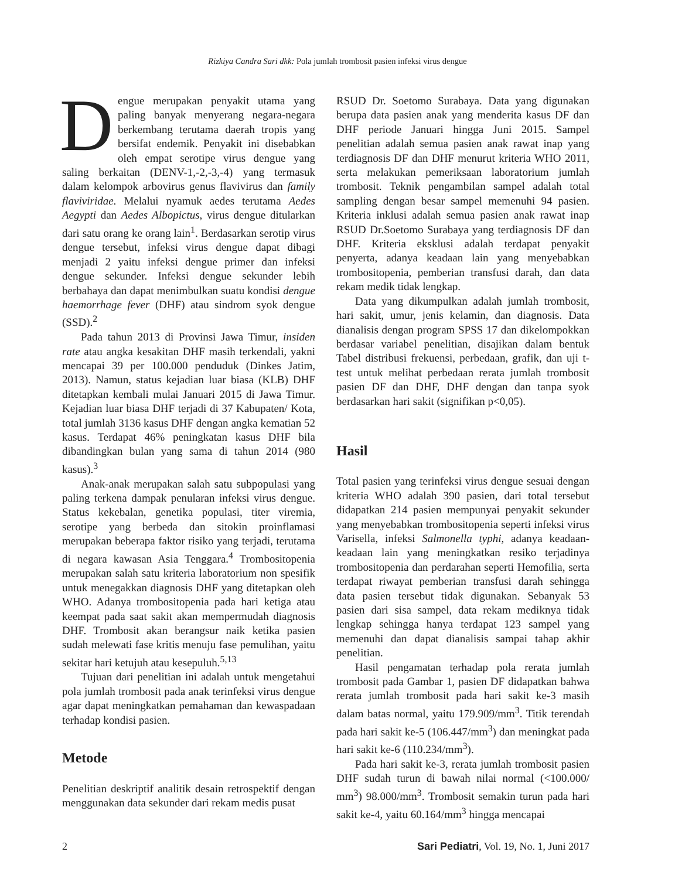Rizkiya Candra Sari dkk: Pola jumlah trombosit pasien infeksi virus dengue
Dengue merupakan penyakit utama yang paling banyak menyerang negara-negara berkembang terutama daerah tropis yang bersifat endemik. Penyakit ini disebabkan oleh empat serotipe virus dengue yang saling berkaitan (DENV-1,-2,-3,-4) yang termasuk dalam kelompok arbovirus genus flavivirus dan family flaviviridae. Melalui nyamuk aedes terutama Aedes Aegypti dan Aedes Albopictus, virus dengue ditularkan dari satu orang ke orang lain<sup>1</sup>. Berdasarkan serotip virus dengue tersebut, infeksi virus dengue dapat dibagi menjadi 2 yaitu infeksi dengue primer dan infeksi dengue sekunder. Infeksi dengue sekunder lebih berbahaya dan dapat menimbulkan suatu kondisi dengue haemorrhage fever (DHF) atau sindrom syok dengue (SSD).<sup>2</sup>
Pada tahun 2013 di Provinsi Jawa Timur, insiden rate atau angka kesakitan DHF masih terkendali, yakni mencapai 39 per 100.000 penduduk (Dinkes Jatim, 2013). Namun, status kejadian luar biasa (KLB) DHF ditetapkan kembali mulai Januari 2015 di Jawa Timur. Kejadian luar biasa DHF terjadi di 37 Kabupaten/ Kota, total jumlah 3136 kasus DHF dengan angka kematian 52 kasus. Terdapat 46% peningkatan kasus DHF bila dibandingkan bulan yang sama di tahun 2014 (980 kasus).<sup>3</sup>
Anak-anak merupakan salah satu subpopulasi yang paling terkena dampak penularan infeksi virus dengue. Status kekebalan, genetika populasi, titer viremia, serotipe yang berbeda dan sitokin proinflamasi merupakan beberapa faktor risiko yang terjadi, terutama di negara kawasan Asia Tenggara.<sup>4</sup> Trombositopenia merupakan salah satu kriteria laboratorium non spesifik untuk menegakkan diagnosis DHF yang ditetapkan oleh WHO. Adanya trombositopenia pada hari ketiga atau keempat pada saat sakit akan mempermudah diagnosis DHF. Trombosit akan berangsur naik ketika pasien sudah melewati fase kritis menuju fase pemulihan, yaitu sekitar hari ketujuh atau kesepuluh.<sup>5,13</sup>
Tujuan dari penelitian ini adalah untuk mengetahui pola jumlah trombosit pada anak terinfeksi virus dengue agar dapat meningkatkan pemahaman dan kewaspadaan terhadap kondisi pasien.
Metode
Penelitian deskriptif analitik desain retrospektif dengan menggunakan data sekunder dari rekam medis pusat
RSUD Dr. Soetomo Surabaya. Data yang digunakan berupa data pasien anak yang menderita kasus DF dan DHF periode Januari hingga Juni 2015. Sampel penelitian adalah semua pasien anak rawat inap yang terdiagnosis DF dan DHF menurut kriteria WHO 2011, serta melakukan pemeriksaan laboratorium jumlah trombosit. Teknik pengambilan sampel adalah total sampling dengan besar sampel memenuhi 94 pasien. Kriteria inklusi adalah semua pasien anak rawat inap RSUD Dr.Soetomo Surabaya yang terdiagnosis DF dan DHF. Kriteria eksklusi adalah terdapat penyakit penyerta, adanya keadaan lain yang menyebabkan trombositopenia, pemberian transfusi darah, dan data rekam medik tidak lengkap.
Data yang dikumpulkan adalah jumlah trombosit, hari sakit, umur, jenis kelamin, dan diagnosis. Data dianalisis dengan program SPSS 17 dan dikelompokkan berdasar variabel penelitian, disajikan dalam bentuk Tabel distribusi frekuensi, perbedaan, grafik, dan uji t-test untuk melihat perbedaan rerata jumlah trombosit pasien DF dan DHF, DHF dengan dan tanpa syok berdasarkan hari sakit (signifikan p<0,05).
Hasil
Total pasien yang terinfeksi virus dengue sesuai dengan kriteria WHO adalah 390 pasien, dari total tersebut didapatkan 214 pasien mempunyai penyakit sekunder yang menyebabkan trombositopenia seperti infeksi virus Varisella, infeksi Salmonella typhi, adanya keadaan-keadaan lain yang meningkatkan resiko terjadinya trombositopenia dan perdarahan seperti Hemofilia, serta terdapat riwayat pemberian transfusi darah sehingga data pasien tersebut tidak digunakan. Sebanyak 53 pasien dari sisa sampel, data rekam mediknya tidak lengkap sehingga hanya terdapat 123 sampel yang memenuhi dan dapat dianalisis sampai tahap akhir penelitian.
Hasil pengamatan terhadap pola rerata jumlah trombosit pada Gambar 1, pasien DF didapatkan bahwa rerata jumlah trombosit pada hari sakit ke-3 masih dalam batas normal, yaitu 179.909/mm<sup>3</sup>. Titik terendah pada hari sakit ke-5 (106.447/mm<sup>3</sup>) dan meningkat pada hari sakit ke-6 (110.234/mm<sup>3</sup>).
Pada hari sakit ke-3, rerata jumlah trombosit pasien DHF sudah turun di bawah nilai normal (<100.000/ mm<sup>3</sup>) 98.000/mm<sup>3</sup>. Trombosit semakin turun pada hari sakit ke-4, yaitu 60.164/mm<sup>3</sup> hingga mencapai
2 Sari Pediatri, Vol. 19, No. 1, Juni 2017